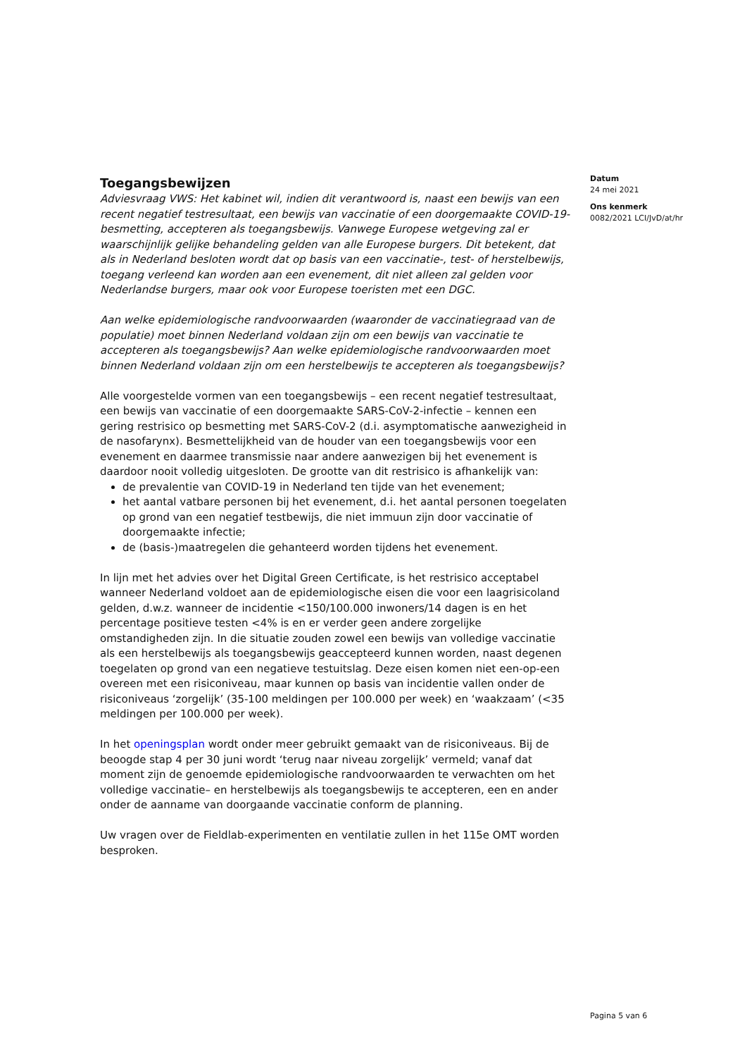Datum
24 mei 2021
Ons kenmerk
0082/2021 LCI/JvD/at/hr
Toegangsbewijzen
Adviesvraag VWS: Het kabinet wil, indien dit verantwoord is, naast een bewijs van een recent negatief testresultaat, een bewijs van vaccinatie of een doorgemaakte COVID-19-besmetting, accepteren als toegangsbewijs. Vanwege Europese wetgeving zal er waarschijnlijk gelijke behandeling gelden van alle Europese burgers. Dit betekent, dat als in Nederland besloten wordt dat op basis van een vaccinatie-, test- of herstelbewijs, toegang verleend kan worden aan een evenement, dit niet alleen zal gelden voor Nederlandse burgers, maar ook voor Europese toeristen met een DGC.
Aan welke epidemiologische randvoorwaarden (waaronder de vaccinatiegraad van de populatie) moet binnen Nederland voldaan zijn om een bewijs van vaccinatie te accepteren als toegangsbewijs? Aan welke epidemiologische randvoorwaarden moet binnen Nederland voldaan zijn om een herstelbewijs te accepteren als toegangsbewijs?
Alle voorgestelde vormen van een toegangsbewijs – een recent negatief testresultaat, een bewijs van vaccinatie of een doorgemaakte SARS-CoV-2-infectie – kennen een gering restrisico op besmetting met SARS-CoV-2 (d.i. asymptomatische aanwezigheid in de nasofarynx). Besmettelijkheid van de houder van een toegangsbewijs voor een evenement en daarmee transmissie naar andere aanwezigen bij het evenement is daardoor nooit volledig uitgesloten. De grootte van dit restrisico is afhankelijk van:
de prevalentie van COVID-19 in Nederland ten tijde van het evenement;
het aantal vatbare personen bij het evenement, d.i. het aantal personen toegelaten op grond van een negatief testbewijs, die niet immuun zijn door vaccinatie of doorgemaakte infectie;
de (basis-)maatregelen die gehanteerd worden tijdens het evenement.
In lijn met het advies over het Digital Green Certificate, is het restrisico acceptabel wanneer Nederland voldoet aan de epidemiologische eisen die voor een laagrisicoland gelden, d.w.z. wanneer de incidentie <150/100.000 inwoners/14 dagen is en het percentage positieve testen <4% is en er verder geen andere zorgelijke omstandigheden zijn. In die situatie zouden zowel een bewijs van volledige vaccinatie als een herstelbewijs als toegangsbewijs geaccepteerd kunnen worden, naast degenen toegelaten op grond van een negatieve testuitslag. Deze eisen komen niet een-op-een overeen met een risiconiveau, maar kunnen op basis van incidentie vallen onder de risiconiveaus ‘zorgelijk’ (35-100 meldingen per 100.000 per week) en ‘waakzaam’ (<35 meldingen per 100.000 per week).
In het openingsplan wordt onder meer gebruikt gemaakt van de risiconiveaus. Bij de beoogde stap 4 per 30 juni wordt ‘terug naar niveau zorgelijk’ vermeld; vanaf dat moment zijn de genoemde epidemiologische randvoorwaarden te verwachten om het volledige vaccinatie– en herstelbewijs als toegangsbewijs te accepteren, een en ander onder de aanname van doorgaande vaccinatie conform de planning.
Uw vragen over de Fieldlab-experimenten en ventilatie zullen in het 115e OMT worden besproken.
Pagina 5 van 6